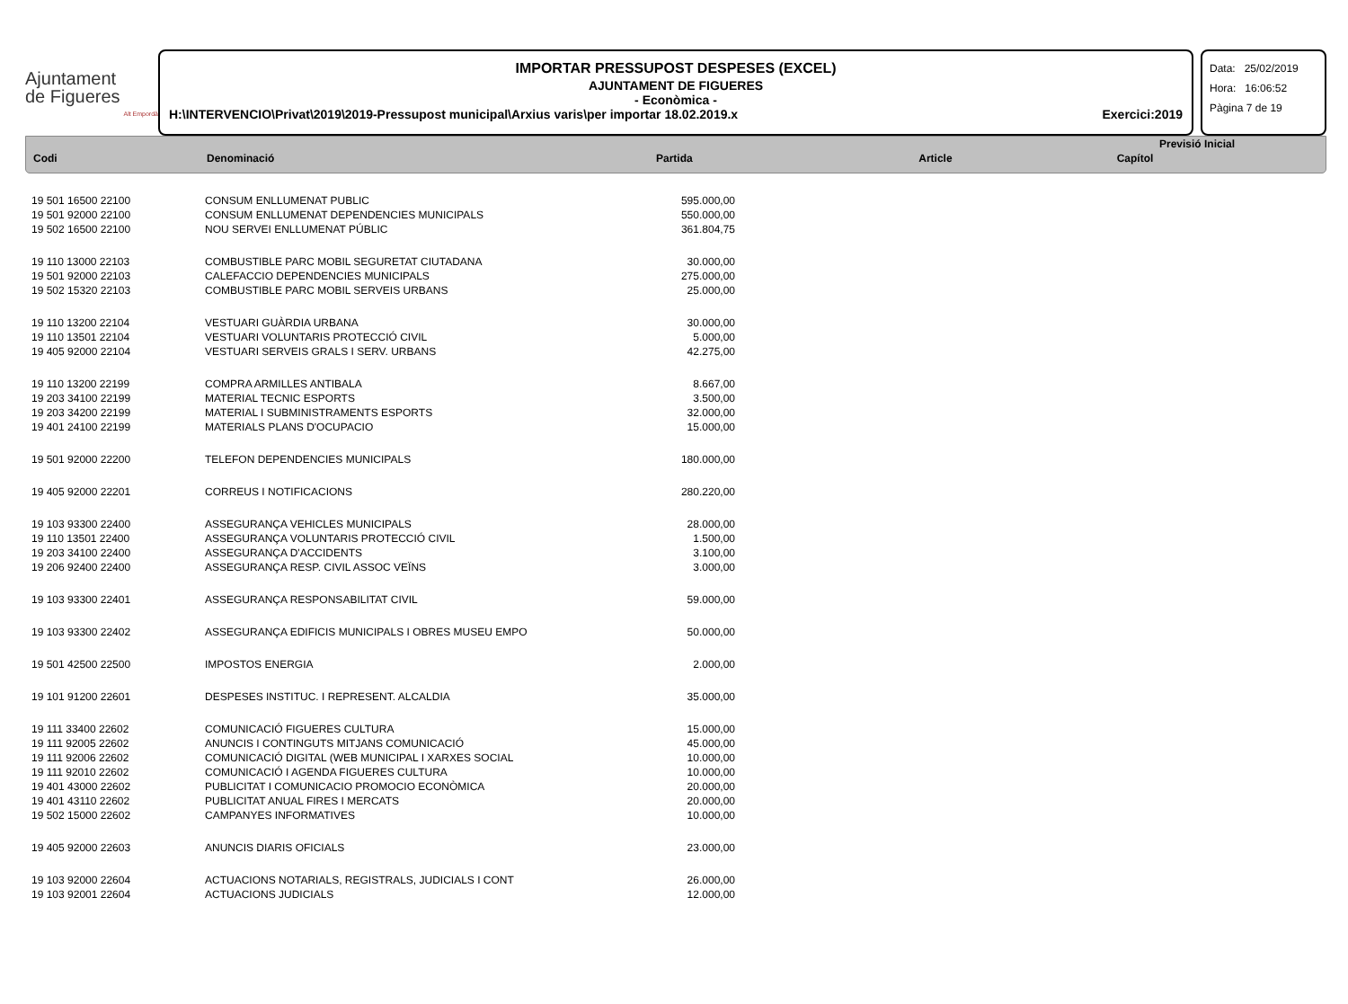Ajuntament
de Figueres
Alt Empordà
IMPORTAR PRESSUPOST DESPESES (EXCEL)
AJUNTAMENT DE FIGUERES
- Econòmica -
H:\INTERVENCIO\Privat\2019\2019-Pressupost municipal\Arxius varis\per importar 18.02.2019.x Exercici:2019
Data: 25/02/2019
Hora: 16:06:52
Pàgina 7 de 19
| | | Previsió Inicial | | |
| --- | --- | --- | --- | --- |
| Codi | Denominació | Partida | Article | Capítol |
| 19 501 16500 22100 | CONSUM ENLLUMENAT PUBLIC | 595.000,00 |
| 19 501 92000 22100 | CONSUM ENLLUMENAT DEPENDENCIES MUNICIPALS | 550.000,00 |
| 19 502 16500 22100 | NOU SERVEI ENLLUMENAT PÚBLIC | 361.804,75 |
| 19 110 13000 22103 | COMBUSTIBLE PARC MOBIL SEGURETAT CIUTADANA | 30.000,00 |
| 19 501 92000 22103 | CALEFACCIO DEPENDENCIES MUNICIPALS | 275.000,00 |
| 19 502 15320 22103 | COMBUSTIBLE PARC MOBIL SERVEIS URBANS | 25.000,00 |
| 19 110 13200 22104 | VESTUARI GUÀRDIA URBANA | 30.000,00 |
| 19 110 13501 22104 | VESTUARI VOLUNTARIS PROTECCIÓ CIVIL | 5.000,00 |
| 19 405 92000 22104 | VESTUARI SERVEIS GRALS I SERV. URBANS | 42.275,00 |
| 19 110 13200 22199 | COMPRA ARMILLES ANTIBALA | 8.667,00 |
| 19 203 34100 22199 | MATERIAL TECNIC ESPORTS | 3.500,00 |
| 19 203 34200 22199 | MATERIAL I SUBMINISTRAMENTS ESPORTS | 32.000,00 |
| 19 401 24100 22199 | MATERIALS PLANS D'OCUPACIO | 15.000,00 |
| 19 501 92000 22200 | TELEFON DEPENDENCIES MUNICIPALS | 180.000,00 |
| 19 405 92000 22201 | CORREUS I NOTIFICACIONS | 280.220,00 |
| 19 103 93300 22400 | ASSEGURANÇA VEHICLES MUNICIPALS | 28.000,00 |
| 19 110 13501 22400 | ASSEGURANÇA VOLUNTARIS PROTECCIÓ CIVIL | 1.500,00 |
| 19 203 34100 22400 | ASSEGURANÇA D'ACCIDENTS | 3.100,00 |
| 19 206 92400 22400 | ASSEGURANÇA RESP. CIVIL ASSOC VEÏNS | 3.000,00 |
| 19 103 93300 22401 | ASSEGURANÇA RESPONSABILITAT CIVIL | 59.000,00 |
| 19 103 93300 22402 | ASSEGURANÇA EDIFICIS MUNICIPALS I OBRES MUSEU EMPO | 50.000,00 |
| 19 501 42500 22500 | IMPOSTOS ENERGIA | 2.000,00 |
| 19 101 91200 22601 | DESPESES INSTITUC. I REPRESENT. ALCALDIA | 35.000,00 |
| 19 111 33400 22602 | COMUNICACIÓ FIGUERES CULTURA | 15.000,00 |
| 19 111 92005 22602 | ANUNCIS I CONTINGUTS MITJANS COMUNICACIÓ | 45.000,00 |
| 19 111 92006 22602 | COMUNICACIÓ DIGITAL (WEB MUNICIPAL I XARXES SOCIAL | 10.000,00 |
| 19 111 92010 22602 | COMUNICACIÓ I AGENDA FIGUERES CULTURA | 10.000,00 |
| 19 401 43000 22602 | PUBLICITAT I COMUNICACIO PROMOCIO ECONÒMICA | 20.000,00 |
| 19 401 43110 22602 | PUBLICITAT ANUAL FIRES I MERCATS | 20.000,00 |
| 19 502 15000 22602 | CAMPANYES INFORMATIVES | 10.000,00 |
| 19 405 92000 22603 | ANUNCIS DIARIS OFICIALS | 23.000,00 |
| 19 103 92000 22604 | ACTUACIONS NOTARIALS, REGISTRALS, JUDICIALS I CONT | 26.000,00 |
| 19 103 92001 22604 | ACTUACIONS JUDICIALS | 12.000,00 |